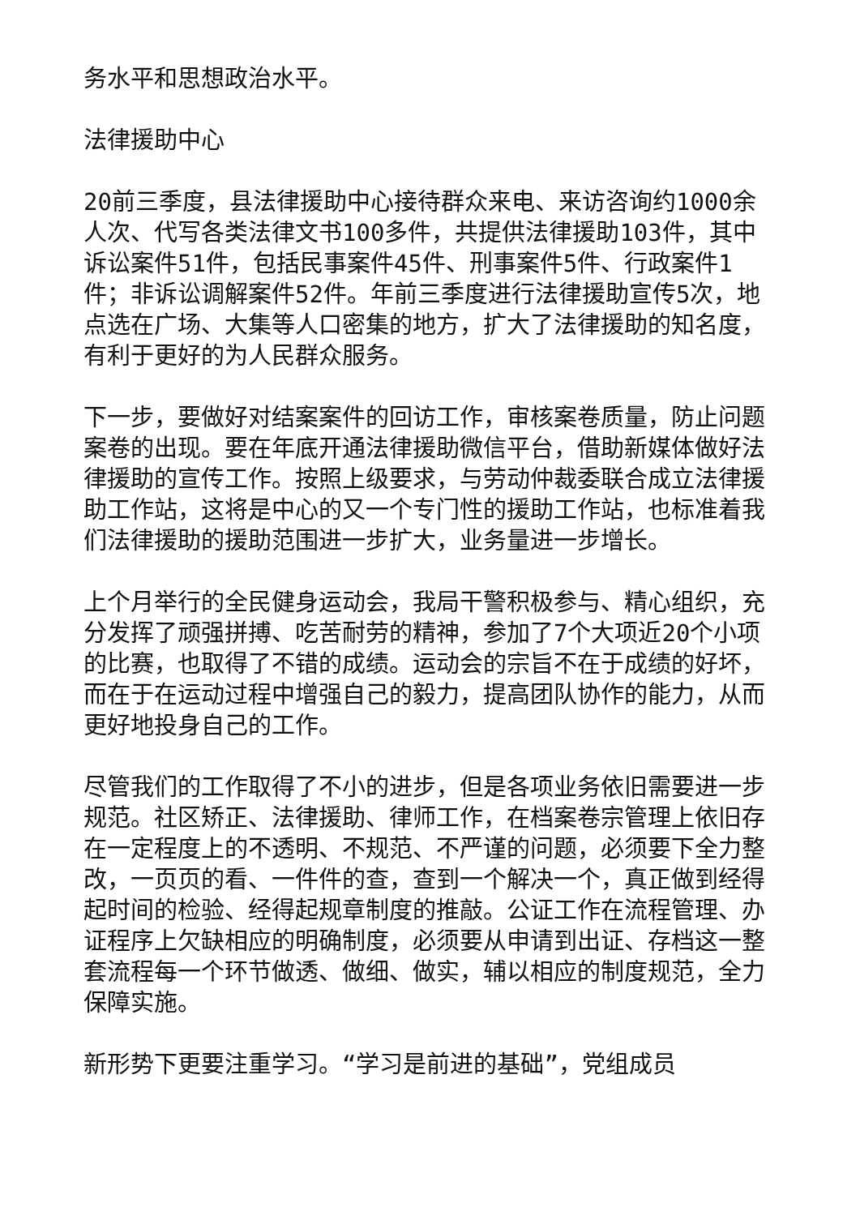务水平和思想政治水平。
法律援助中心
20前三季度，县法律援助中心接待群众来电、来访咨询约1000余人次、代写各类法律文书100多件，共提供法律援助103件，其中诉讼案件51件，包括民事案件45件、刑事案件5件、行政案件1件；非诉讼调解案件52件。年前三季度进行法律援助宣传5次，地点选在广场、大集等人口密集的地方，扩大了法律援助的知名度，有利于更好的为人民群众服务。
下一步，要做好对结案案件的回访工作，审核案卷质量，防止问题案卷的出现。要在年底开通法律援助微信平台，借助新媒体做好法律援助的宣传工作。按照上级要求，与劳动仲裁委联合成立法律援助工作站，这将是中心的又一个专门性的援助工作站，也标准着我们法律援助的援助范围进一步扩大，业务量进一步增长。
上个月举行的全民健身运动会，我局干警积极参与、精心组织，充分发挥了顽强拼搏、吃苦耐劳的精神，参加了7个大项近20个小项的比赛，也取得了不错的成绩。运动会的宗旨不在于成绩的好坏，而在于在运动过程中增强自己的毅力，提高团队协作的能力，从而更好地投身自己的工作。
尽管我们的工作取得了不小的进步，但是各项业务依旧需要进一步规范。社区矫正、法律援助、律师工作，在档案卷宗管理上依旧存在一定程度上的不透明、不规范、不严谨的问题，必须要下全力整改，一页页的看、一件件的查，查到一个解决一个，真正做到经得起时间的检验、经得起规章制度的推敲。公证工作在流程管理、办证程序上欠缺相应的明确制度，必须要从申请到出证、存档这一整套流程每一个环节做透、做细、做实，辅以相应的制度规范，全力保障实施。
新形势下更要注重学习。“学习是前进的基础”，党组成员